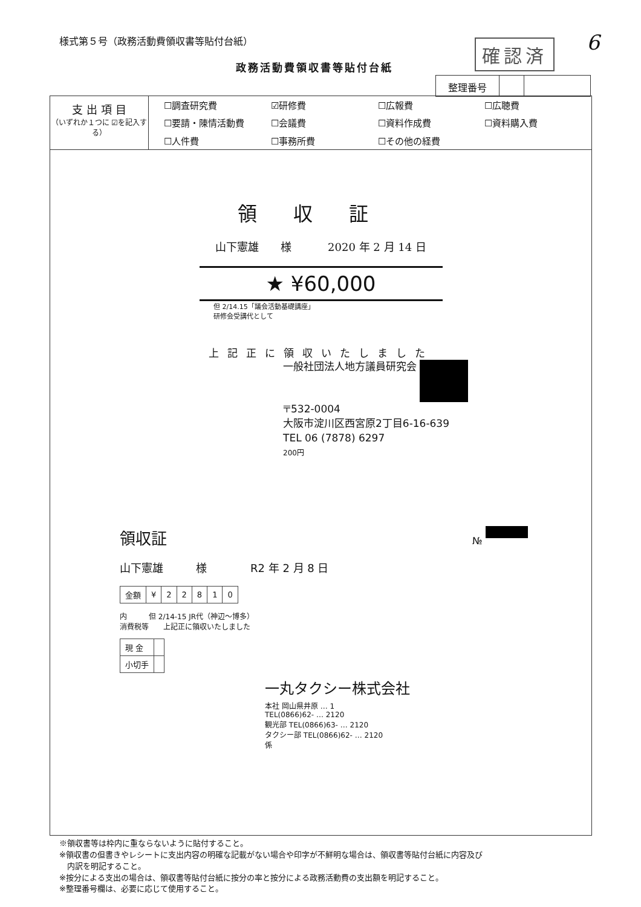様式第５号（政務活動費領収書等貼付台紙）
6
確認済
政務活動費領収書等貼付台紙
整理番号
支 出 項 目
（いずれか１つに ☑を記入する）
| ☐調査研究費 | ☑研修費 | ☐広報費 | ☐広聴費 |
| ☐要請・陳情活動費 | ☐会議費 | ☐資料作成費 | ☐資料購入費 |
| ☐人件費 | ☐事務所費 | ☐その他の経費 | |
領収証
山下憲雄　　様 2020 年 2 月 14 日
★ ¥60,000
但 2/14.15「議会活動基礎講座」
研修会受講代として
上記正に領収いたしました
一般社団法人地方議員研究会
〒532-0004
大阪市淀川区西宮原2丁目6-16-639
TEL 06 (7878) 6297
200円
領収証
№
山下憲雄　　　様　　　　R2 年 2 月 8 日
| 金額 | ¥ | 2 | 2 | 8 | 1 | 0 |
内　　　但 2/14-15 JR代（神辺～博多）
消費税等　　上記正に領収いたしました
| 現 金 | |
| 小切手 | |
一丸タクシー株式会社
本社 岡山県井原 … 1
TEL(0866)62- … 2120
観光部 TEL(0866)63- … 2120
タクシー部 TEL(0866)62- … 2120
係
※領収書等は枠内に重ならないように貼付すること。
※領収書の但書きやレシートに支出内容の明確な記載がない場合や印字が不鮮明な場合は、領収書等貼付台紙に内容及び
　内訳を明記すること。
※按分による支出の場合は、領収書等貼付台紙に按分の率と按分による政務活動費の支出額を明記すること。
※整理番号欄は、必要に応じて使用すること。